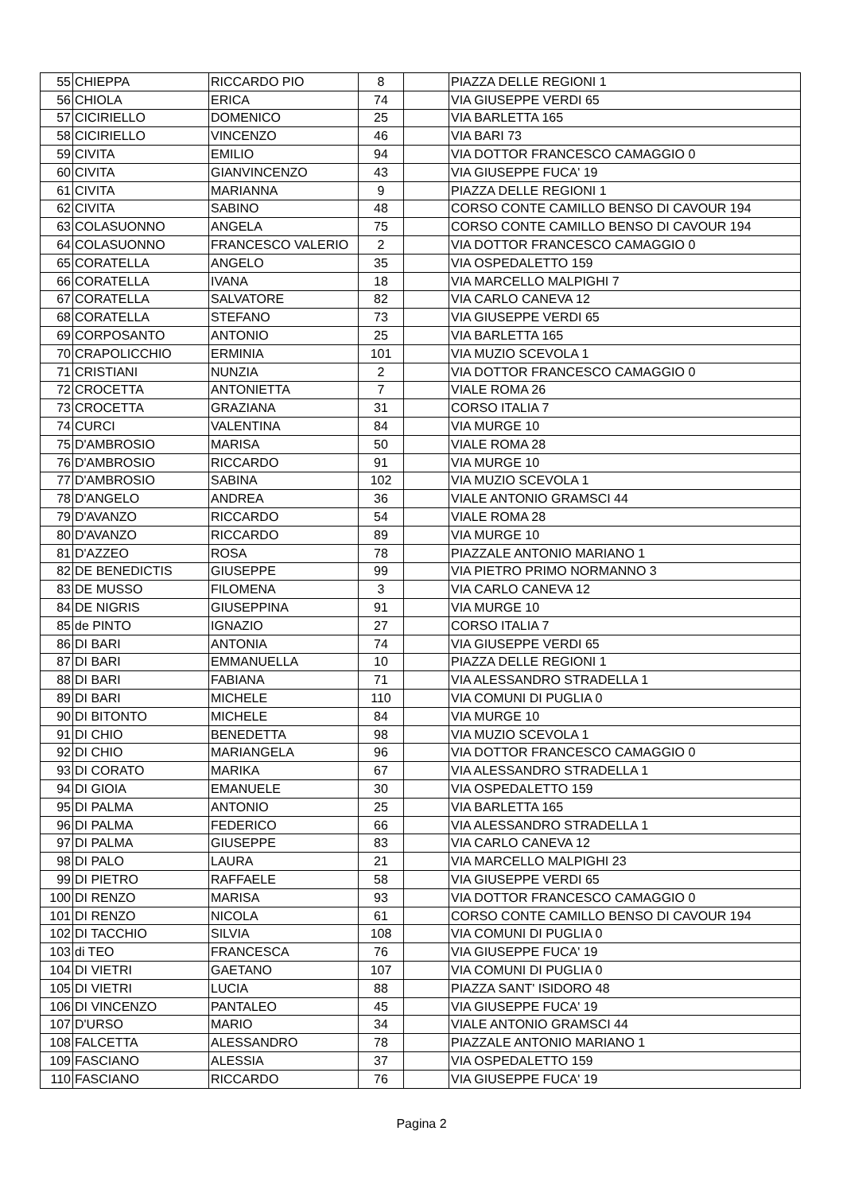| 55 | CHIEPPA | RICCARDO PIO | 8 | | PIAZZA DELLE REGIONI 1 |
| 56 | CHIOLA | ERICA | 74 | | VIA GIUSEPPE VERDI 65 |
| 57 | CICIRIELLO | DOMENICO | 25 | | VIA BARLETTA 165 |
| 58 | CICIRIELLO | VINCENZO | 46 | | VIA BARI 73 |
| 59 | CIVITA | EMILIO | 94 | | VIA DOTTOR FRANCESCO CAMAGGIO 0 |
| 60 | CIVITA | GIANVINCENZO | 43 | | VIA GIUSEPPE FUCA' 19 |
| 61 | CIVITA | MARIANNA | 9 | | PIAZZA DELLE REGIONI 1 |
| 62 | CIVITA | SABINO | 48 | | CORSO CONTE CAMILLO BENSO DI CAVOUR 194 |
| 63 | COLASUONNO | ANGELA | 75 | | CORSO CONTE CAMILLO BENSO DI CAVOUR 194 |
| 64 | COLASUONNO | FRANCESCO VALERIO | 2 | | VIA DOTTOR FRANCESCO CAMAGGIO 0 |
| 65 | CORATELLA | ANGELO | 35 | | VIA OSPEDALETTO 159 |
| 66 | CORATELLA | IVANA | 18 | | VIA MARCELLO MALPIGHI 7 |
| 67 | CORATELLA | SALVATORE | 82 | | VIA CARLO CANEVA 12 |
| 68 | CORATELLA | STEFANO | 73 | | VIA GIUSEPPE VERDI 65 |
| 69 | CORPOSANTO | ANTONIO | 25 | | VIA BARLETTA 165 |
| 70 | CRAPOLICCHIO | ERMINIA | 101 | | VIA MUZIO SCEVOLA 1 |
| 71 | CRISTIANI | NUNZIA | 2 | | VIA DOTTOR FRANCESCO CAMAGGIO 0 |
| 72 | CROCETTA | ANTONIETTA | 7 | | VIALE ROMA 26 |
| 73 | CROCETTA | GRAZIANA | 31 | | CORSO ITALIA 7 |
| 74 | CURCI | VALENTINA | 84 | | VIA MURGE 10 |
| 75 | D'AMBROSIO | MARISA | 50 | | VIALE ROMA 28 |
| 76 | D'AMBROSIO | RICCARDO | 91 | | VIA MURGE 10 |
| 77 | D'AMBROSIO | SABINA | 102 | | VIA MUZIO SCEVOLA 1 |
| 78 | D'ANGELO | ANDREA | 36 | | VIALE ANTONIO GRAMSCI 44 |
| 79 | D'AVANZO | RICCARDO | 54 | | VIALE ROMA 28 |
| 80 | D'AVANZO | RICCARDO | 89 | | VIA MURGE 10 |
| 81 | D'AZZEO | ROSA | 78 | | PIAZZALE ANTONIO MARIANO 1 |
| 82 | DE BENEDICTIS | GIUSEPPE | 99 | | VIA PIETRO PRIMO NORMANNO 3 |
| 83 | DE MUSSO | FILOMENA | 3 | | VIA CARLO CANEVA 12 |
| 84 | DE NIGRIS | GIUSEPPINA | 91 | | VIA MURGE 10 |
| 85 | de PINTO | IGNAZIO | 27 | | CORSO ITALIA 7 |
| 86 | DI BARI | ANTONIA | 74 | | VIA GIUSEPPE VERDI 65 |
| 87 | DI BARI | EMMANUELLA | 10 | | PIAZZA DELLE REGIONI 1 |
| 88 | DI BARI | FABIANA | 71 | | VIA ALESSANDRO STRADELLA 1 |
| 89 | DI BARI | MICHELE | 110 | | VIA COMUNI DI PUGLIA 0 |
| 90 | DI BITONTO | MICHELE | 84 | | VIA MURGE 10 |
| 91 | DI CHIO | BENEDETTA | 98 | | VIA MUZIO SCEVOLA 1 |
| 92 | DI CHIO | MARIANGELA | 96 | | VIA DOTTOR FRANCESCO CAMAGGIO 0 |
| 93 | DI CORATO | MARIKA | 67 | | VIA ALESSANDRO STRADELLA 1 |
| 94 | DI GIOIA | EMANUELE | 30 | | VIA OSPEDALETTO 159 |
| 95 | DI PALMA | ANTONIO | 25 | | VIA BARLETTA 165 |
| 96 | DI PALMA | FEDERICO | 66 | | VIA ALESSANDRO STRADELLA 1 |
| 97 | DI PALMA | GIUSEPPE | 83 | | VIA CARLO CANEVA 12 |
| 98 | DI PALO | LAURA | 21 | | VIA MARCELLO MALPIGHI 23 |
| 99 | DI PIETRO | RAFFAELE | 58 | | VIA GIUSEPPE VERDI 65 |
| 100 | DI RENZO | MARISA | 93 | | VIA DOTTOR FRANCESCO CAMAGGIO 0 |
| 101 | DI RENZO | NICOLA | 61 | | CORSO CONTE CAMILLO BENSO DI CAVOUR 194 |
| 102 | DI TACCHIO | SILVIA | 108 | | VIA COMUNI DI PUGLIA 0 |
| 103 | di TEO | FRANCESCA | 76 | | VIA GIUSEPPE FUCA' 19 |
| 104 | DI VIETRI | GAETANO | 107 | | VIA COMUNI DI PUGLIA 0 |
| 105 | DI VIETRI | LUCIA | 88 | | PIAZZA SANT' ISIDORO 48 |
| 106 | DI VINCENZO | PANTALEO | 45 | | VIA GIUSEPPE FUCA' 19 |
| 107 | D'URSO | MARIO | 34 | | VIALE ANTONIO GRAMSCI 44 |
| 108 | FALCETTA | ALESSANDRO | 78 | | PIAZZALE ANTONIO MARIANO 1 |
| 109 | FASCIANO | ALESSIA | 37 | | VIA OSPEDALETTO 159 |
| 110 | FASCIANO | RICCARDO | 76 | | VIA GIUSEPPE FUCA' 19 |
Pagina 2